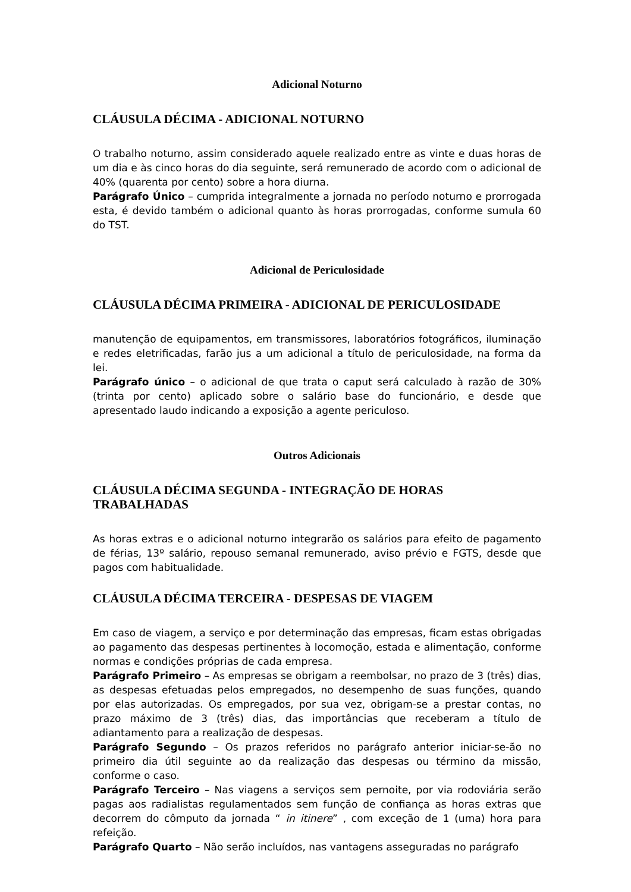Adicional Noturno
CLÁUSULA DÉCIMA - ADICIONAL NOTURNO
O trabalho noturno, assim considerado aquele realizado entre as vinte e duas horas de um dia e às cinco horas do dia seguinte, será remunerado de acordo com o adicional de 40% (quarenta por cento) sobre a hora diurna.
Parágrafo Único – cumprida integralmente a jornada no período noturno e prorrogada esta, é devido também o adicional quanto às horas prorrogadas, conforme sumula 60 do TST.
Adicional de Periculosidade
CLÁUSULA DÉCIMA PRIMEIRA - ADICIONAL DE PERICULOSIDADE
manutenção de equipamentos, em transmissores, laboratórios fotográficos, iluminação e redes eletrificadas, farão jus a um adicional a título de periculosidade, na forma da lei.
Parágrafo único – o adicional de que trata o caput será calculado à razão de 30% (trinta por cento) aplicado sobre o salário base do funcionário, e desde que apresentado laudo indicando a exposição a agente periculoso.
Outros Adicionais
CLÁUSULA DÉCIMA SEGUNDA - INTEGRAÇÃO DE HORAS
TRABALHADAS
As horas extras e o adicional noturno integrarão os salários para efeito de pagamento de férias, 13º salário, repouso semanal remunerado, aviso prévio e FGTS, desde que pagos com habitualidade.
CLÁUSULA DÉCIMA TERCEIRA - DESPESAS DE VIAGEM
Em caso de viagem, a serviço e por determinação das empresas, ficam estas obrigadas ao pagamento das despesas pertinentes à locomoção, estada e alimentação, conforme normas e condições próprias de cada empresa.
Parágrafo Primeiro – As empresas se obrigam a reembolsar, no prazo de 3 (três) dias, as despesas efetuadas pelos empregados, no desempenho de suas funções, quando por elas autorizadas. Os empregados, por sua vez, obrigam-se a prestar contas, no prazo máximo de 3 (três) dias, das importâncias que receberam a título de adiantamento para a realização de despesas.
Parágrafo Segundo – Os prazos referidos no parágrafo anterior iniciar-se-ão no primeiro dia útil seguinte ao da realização das despesas ou término da missão, conforme o caso.
Parágrafo Terceiro – Nas viagens a serviços sem pernoite, por via rodoviária serão pagas aos radialistas regulamentados sem função de confiança as horas extras que decorrem do cômputo da jornada “ in itinere” , com exceção de 1 (uma) hora para refeição.
Parágrafo Quarto – Não serão incluídos, nas vantagens asseguradas no parágrafo